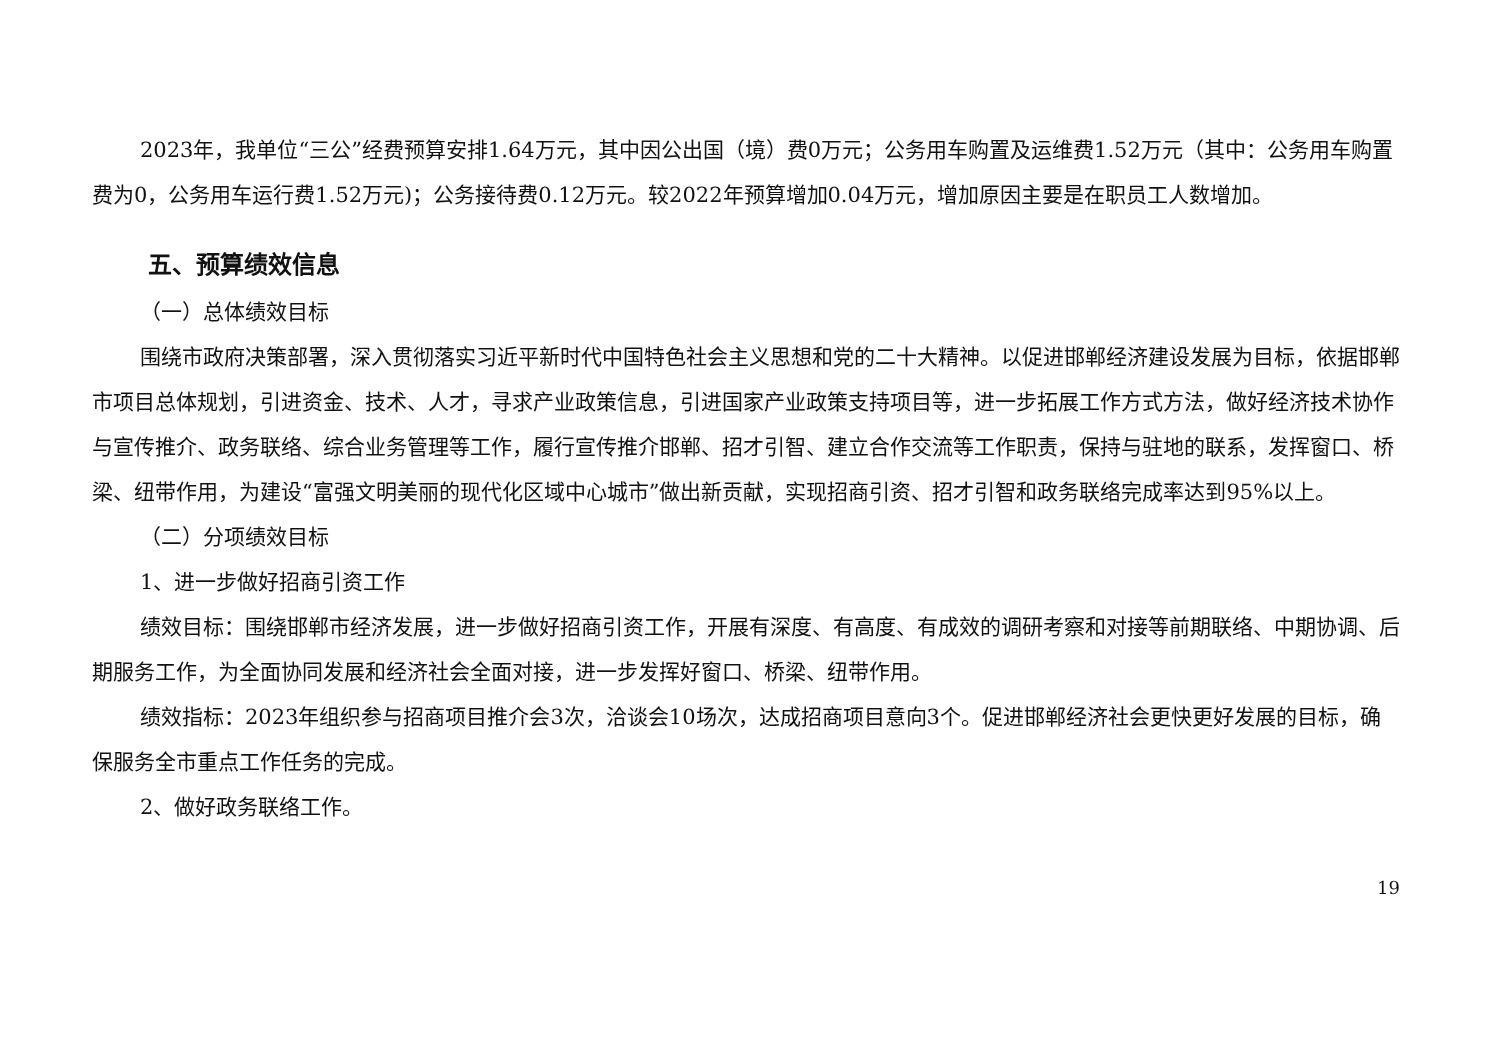2023年，我单位“三公”经费预算安排1.64万元，其中因公出国（境）费0万元；公务用车购置及运维费1.52万元（其中：公务用车购置费为0，公务用车运行费1.52万元)；公务接待费0.12万元。较2022年预算增加0.04万元，增加原因主要是在职员工人数增加。
五、预算绩效信息
（一）总体绩效目标
围绕市政府决策部署，深入贯彻落实习近平新时代中国特色社会主义思想和党的二十大精神。以促进邯郸经济建设发展为目标，依据邯郸市项目总体规划，引进资金、技术、人才，寻求产业政策信息，引进国家产业政策支持项目等，进一步拓展工作方式方法，做好经济技术协作与宣传推介、政务联络、综合业务管理等工作，履行宣传推介邯郸、招才引智、建立合作交流等工作职责，保持与驻地的联系，发挥窗口、桥梁、纽带作用，为建设“富强文明美丽的现代化区域中心城市”做出新贡献，实现招商引资、招才引智和政务联络完成率达到95%以上。
（二）分项绩效目标
1、进一步做好招商引资工作
绩效目标：围绕邯郸市经济发展，进一步做好招商引资工作，开展有深度、有高度、有成效的调研考察和对接等前期联络、中期协调、后期服务工作，为全面协同发展和经济社会全面对接，进一步发挥好窗口、桥梁、纽带作用。
绩效指标：2023年组织参与招商项目推介会3次，洽谈会10场次，达成招商项目意向3个。促进邯郸经济社会更快更好发展的目标，确保服务全市重点工作任务的完成。
2、做好政务联络工作。
19